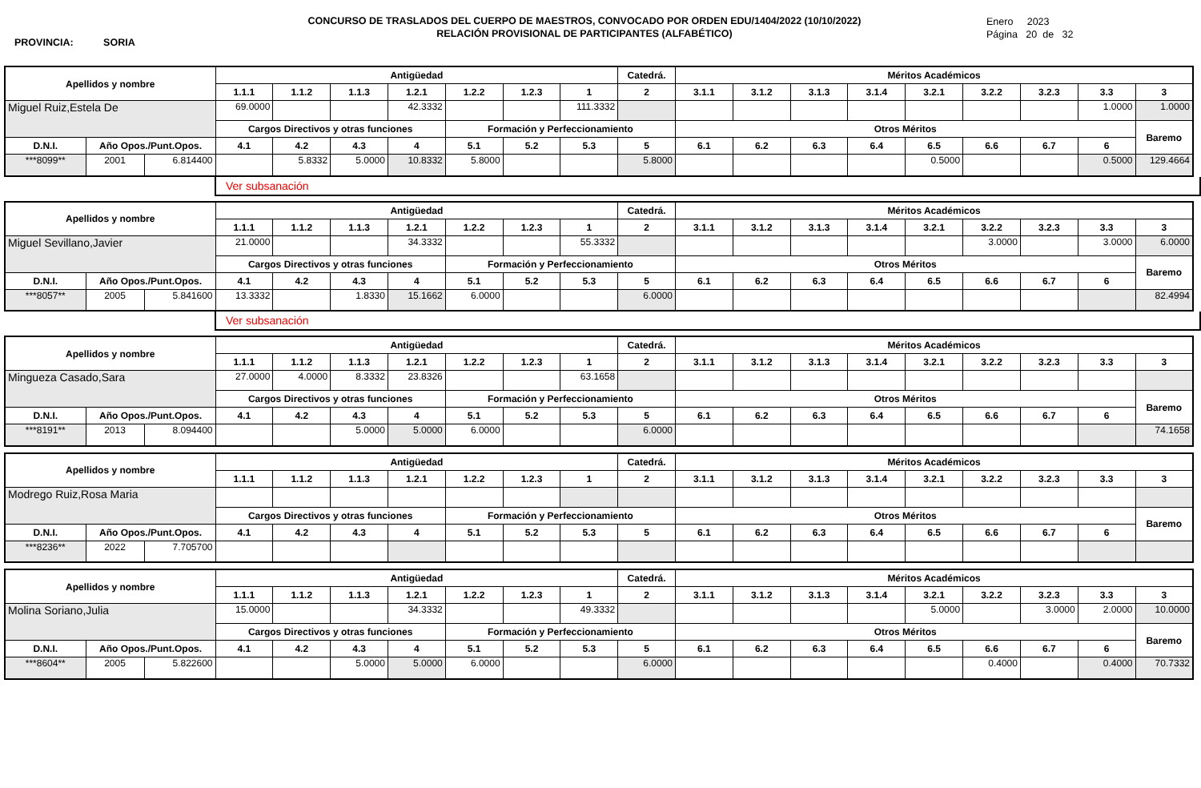PROVINCIA: SORIA
CONCURSO DE TRASLADOS DEL CUERPO DE MAESTROS, CONVOCADO POR ORDEN EDU/1404/2022 (10/10/2022)
RELACIÓN PROVISIONAL DE PARTICIPANTES (ALFABÉTICO)
Enero 2023
Página 20 de 32
| Apellidos y nombre | | | Antigüedad | | | | | | | Catedrá. | Méritos Académicos | | | | | | | | |
| --- | --- | --- | --- | --- | --- | --- | --- | --- | --- | --- | --- | --- | --- | --- | --- | --- | --- | --- | --- |
| | | | 1.1.1 | 1.1.2 | 1.1.3 | 1.2.1 | 1.2.2 | 1.2.3 | 1 | 2 | 3.1.1 | 3.1.2 | 3.1.3 | 3.1.4 | 3.2.1 | 3.2.2 | 3.2.3 | 3.3 | 3 |
| Miguel Ruiz,Estela De | | | 69.0000 | | | 42.3332 | | | 111.3332 | | | | | | | | | 1.0000 | 1.0000 |
| | | | Cargos Directivos y otras funciones | | | | Formación y Perfeccionamiento | | | | Otros Méritos | | | | | | | | Baremo |
| D.N.I. | Año Opos./Punt.Opos. | | 4.1 | 4.2 | 4.3 | 4 | 5.1 | 5.2 | 5.3 | 5 | 6.1 | 6.2 | 6.3 | 6.4 | 6.5 | 6.6 | 6.7 | 6 | |
| ***8099** | 2001 | 6.814400 | | 5.8332 | 5.0000 | 10.8332 | 5.8000 | | | 5.8000 | | | | | 0.5000 | | | 0.5000 | 129.4664 |
Ver subsanación
| Apellidos y nombre | | | Antigüedad | | | | | | | Catedrá. | Méritos Académicos | | | | | | | | |
| --- | --- | --- | --- | --- | --- | --- | --- | --- | --- | --- | --- | --- | --- | --- | --- | --- | --- | --- | --- |
| | | | 1.1.1 | 1.1.2 | 1.1.3 | 1.2.1 | 1.2.2 | 1.2.3 | 1 | 2 | 3.1.1 | 3.1.2 | 3.1.3 | 3.1.4 | 3.2.1 | 3.2.2 | 3.2.3 | 3.3 | 3 |
| Miguel Sevillano,Javier | | | 21.0000 | | | 34.3332 | | | 55.3332 | | | | | | | 3.0000 | | 3.0000 | 6.0000 |
| | | | Cargos Directivos y otras funciones | | | | Formación y Perfeccionamiento | | | | Otros Méritos | | | | | | | | Baremo |
| D.N.I. | Año Opos./Punt.Opos. | | 4.1 | 4.2 | 4.3 | 4 | 5.1 | 5.2 | 5.3 | 5 | 6.1 | 6.2 | 6.3 | 6.4 | 6.5 | 6.6 | 6.7 | 6 | |
| ***8057** | 2005 | 5.841600 | 13.3332 | | 1.8330 | 15.1662 | 6.0000 | | | 6.0000 | | | | | | | | | 82.4994 |
Ver subsanación
| Apellidos y nombre | | | Antigüedad | | | | | | | Catedrá. | Méritos Académicos | | | | | | | | |
| --- | --- | --- | --- | --- | --- | --- | --- | --- | --- | --- | --- | --- | --- | --- | --- | --- | --- | --- | --- |
| | | | 1.1.1 | 1.1.2 | 1.1.3 | 1.2.1 | 1.2.2 | 1.2.3 | 1 | 2 | 3.1.1 | 3.1.2 | 3.1.3 | 3.1.4 | 3.2.1 | 3.2.2 | 3.2.3 | 3.3 | 3 |
| Mingueza Casado,Sara | | | 27.0000 | 4.0000 | 8.3332 | 23.8326 | | | 63.1658 | | | | | | | | | | |
| | | | Cargos Directivos y otras funciones | | | | Formación y Perfeccionamiento | | | | Otros Méritos | | | | | | | | Baremo |
| D.N.I. | Año Opos./Punt.Opos. | | 4.1 | 4.2 | 4.3 | 4 | 5.1 | 5.2 | 5.3 | 5 | 6.1 | 6.2 | 6.3 | 6.4 | 6.5 | 6.6 | 6.7 | 6 | |
| ***8191** | 2013 | 8.094400 | | | 5.0000 | 5.0000 | 6.0000 | | | 6.0000 | | | | | | | | | 74.1658 |
| Apellidos y nombre | | | Antigüedad | | | | | | | Catedrá. | Méritos Académicos | | | | | | | | |
| --- | --- | --- | --- | --- | --- | --- | --- | --- | --- | --- | --- | --- | --- | --- | --- | --- | --- | --- | --- |
| | | | 1.1.1 | 1.1.2 | 1.1.3 | 1.2.1 | 1.2.2 | 1.2.3 | 1 | 2 | 3.1.1 | 3.1.2 | 3.1.3 | 3.1.4 | 3.2.1 | 3.2.2 | 3.2.3 | 3.3 | 3 |
| Modrego Ruiz,Rosa Maria | | | | | | | | | | | | | | | | | | | |
| | | | Cargos Directivos y otras funciones | | | | Formación y Perfeccionamiento | | | | Otros Méritos | | | | | | | | Baremo |
| D.N.I. | Año Opos./Punt.Opos. | | 4.1 | 4.2 | 4.3 | 4 | 5.1 | 5.2 | 5.3 | 5 | 6.1 | 6.2 | 6.3 | 6.4 | 6.5 | 6.6 | 6.7 | 6 | |
| ***8236** | 2022 | 7.705700 | | | | | | | | | | | | | | | | | |
| Apellidos y nombre | | | Antigüedad | | | | | | | Catedrá. | Méritos Académicos | | | | | | | | |
| --- | --- | --- | --- | --- | --- | --- | --- | --- | --- | --- | --- | --- | --- | --- | --- | --- | --- | --- | --- |
| | | | 1.1.1 | 1.1.2 | 1.1.3 | 1.2.1 | 1.2.2 | 1.2.3 | 1 | 2 | 3.1.1 | 3.1.2 | 3.1.3 | 3.1.4 | 3.2.1 | 3.2.2 | 3.2.3 | 3.3 | 3 |
| Molina Soriano,Julia | | | 15.0000 | | | 34.3332 | | | 49.3332 | | | | | | 5.0000 | | 3.0000 | 2.0000 | 10.0000 |
| | | | Cargos Directivos y otras funciones | | | | Formación y Perfeccionamiento | | | | Otros Méritos | | | | | | | | Baremo |
| D.N.I. | Año Opos./Punt.Opos. | | 4.1 | 4.2 | 4.3 | 4 | 5.1 | 5.2 | 5.3 | 5 | 6.1 | 6.2 | 6.3 | 6.4 | 6.5 | 6.6 | 6.7 | 6 | |
| ***8604** | 2005 | 5.822600 | | | 5.0000 | 5.0000 | 6.0000 | | | 6.0000 | | | | | | 0.4000 | | 0.4000 | 70.7332 |